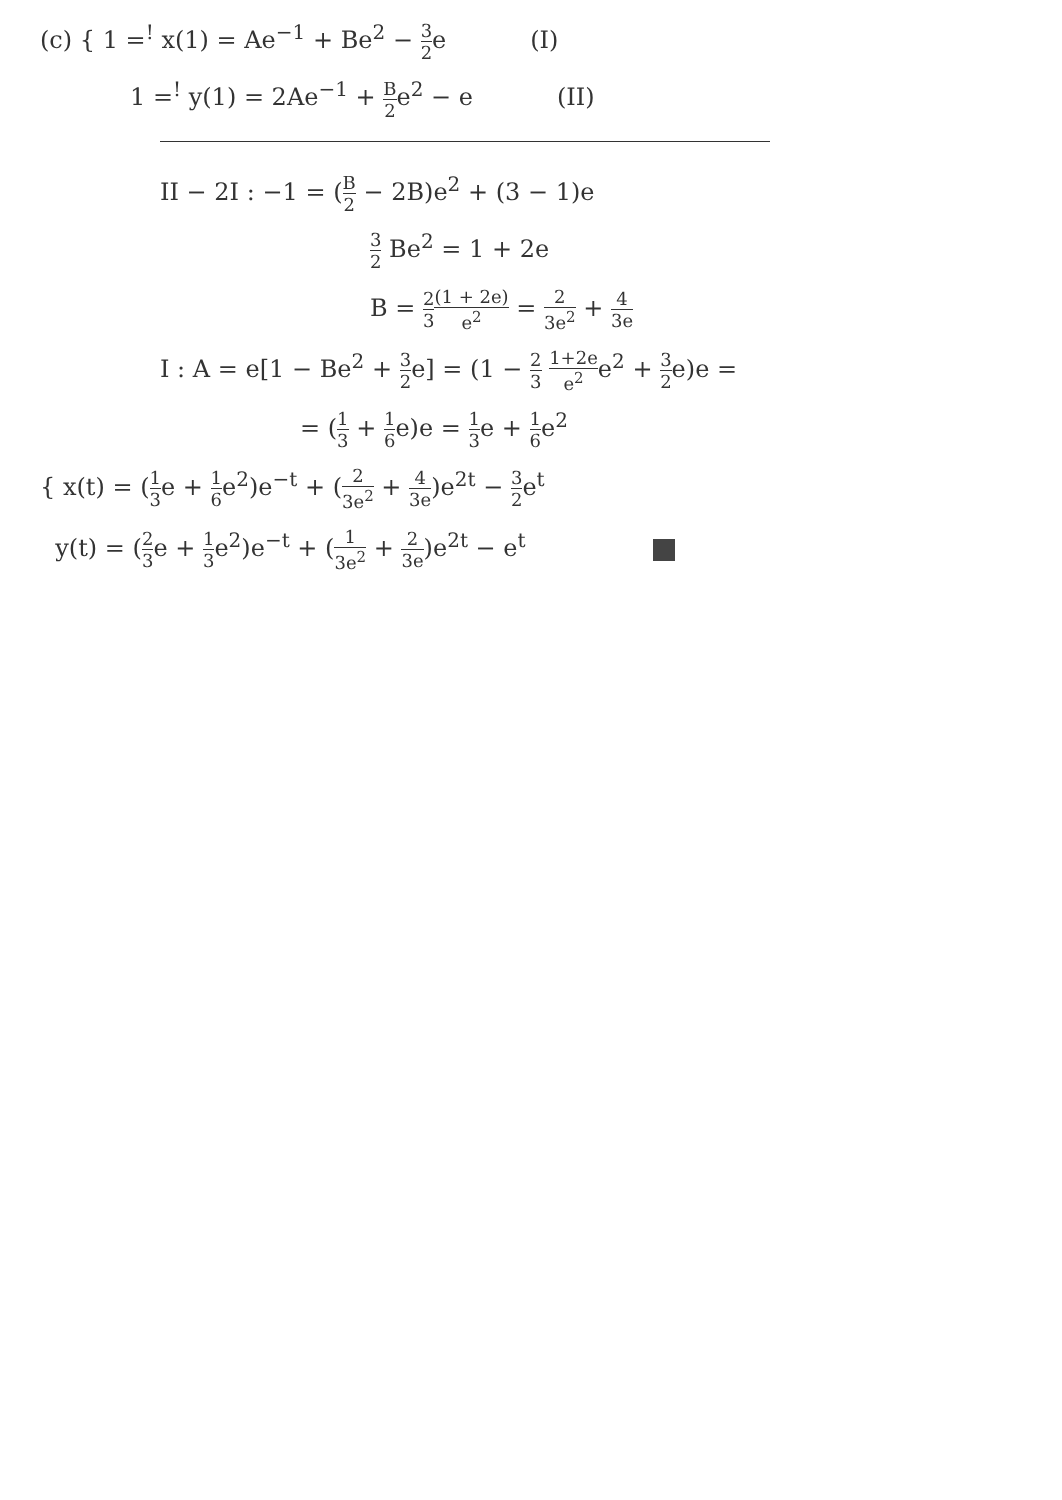(c) { 1 =<sup>!</sup> x(1) = Ae<sup>−1</sup> + Be<sup>2</sup> − 3 2e (I)
1 =<sup>!</sup> y(1) = 2Ae<sup>−1</sup> + B 2e<sup>2</sup> − e (II)
II − 2I : −1 = (B 2 − 2B)e<sup>2</sup> + (3 − 1)e
3 2 Be<sup>2</sup> = 1 + 2e
B = 2 3(1 + 2e) e<sup>2</sup> = 2 3e<sup>2</sup> + 4 3e
I : A = e[1 − Be<sup>2</sup> + 3 2e] = (1 − 2 3 1+2e e<sup>2</sup>e<sup>2</sup> + 3 2e)e =
= (1 3 + 1 6e)e = 1 3e + 1 6e<sup>2</sup>
{ x(t) = (1 3e + 1 6e<sup>2</sup>)e<sup>−t</sup> + (2 3e<sup>2</sup> + 4 3e)e<sup>2t</sup> − 3 2e<sup>t</sup>
y(t) = (2 3e + 1 3e<sup>2</sup>)e<sup>−t</sup> + (1 3e<sup>2</sup> + 2 3e)e<sup>2t</sup> − e<sup>t</sup>